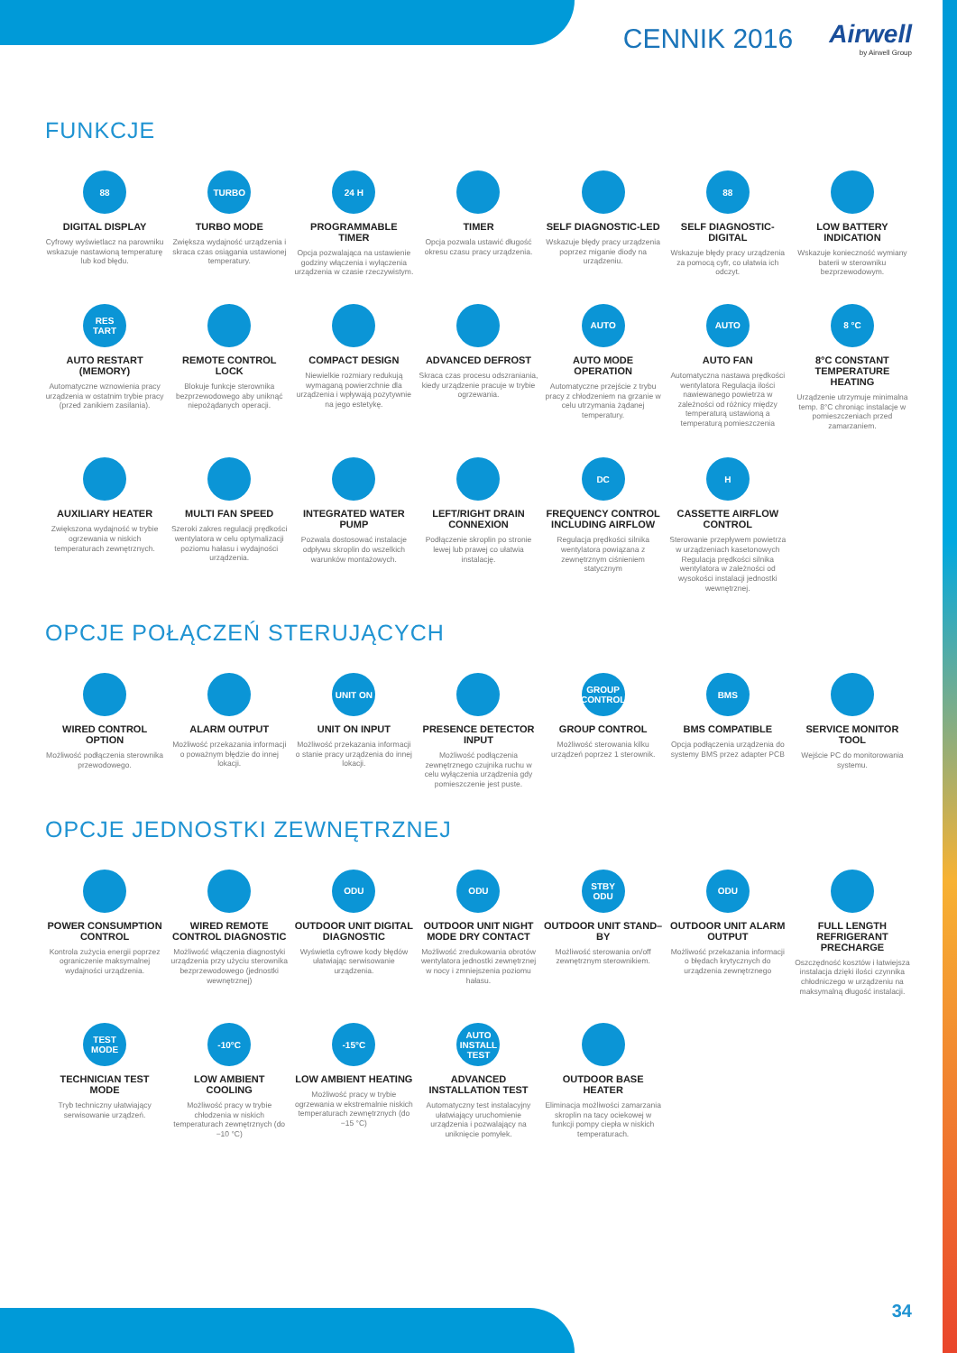CENNIK 2016 Airwell
by Airwell Group
FUNKCJE
88
DIGITAL DISPLAY
Cyfrowy wyświetlacz na parowniku wskazuje nastawioną temperaturę lub kod błędu.
TURBO
TURBO MODE
Zwiększa wydajność urządzenia i skraca czas osiągania ustawionej temperatury.
24 H
PROGRAMMABLE TIMER
Opcja pozwalająca na ustawienie godziny włączenia i wyłączenia urządzenia w czasie rzeczywistym.
TIMER
Opcja pozwala ustawić długość okresu czasu pracy urządzenia.
SELF DIAGNOSTIC-LED
Wskazuje błędy pracy urządzenia poprzez miganie diody na urządzeniu.
88
SELF DIAGNOSTIC-DIGITAL
Wskazuje błędy pracy urządzenia za pomocą cyfr, co ułatwia ich odczyt.
LOW BATTERY INDICATION
Wskazuje konieczność wymiany baterii w sterowniku bezprzewodowym.
RES TART
AUTO RESTART (MEMORY)
Automatyczne wznowienia pracy urządzenia w ostatnim trybie pracy (przed zanikiem zasilania).
REMOTE CONTROL LOCK
Blokuje funkcje sterownika bezprzewodowego aby uniknąć niepożądanych operacji.
COMPACT DESIGN
Niewielkie rozmiary redukują wymaganą powierzchnie dla urządzenia i wpływają pozytywnie na jego estetykę.
ADVANCED DEFROST
Skraca czas procesu odszraniania, kiedy urządzenie pracuje w trybie ogrzewania.
AUTO
AUTO MODE OPERATION
Automatyczne przejście z trybu pracy z chłodzeniem na grzanie w celu utrzymania żądanej temperatury.
AUTO
AUTO FAN
Automatyczna nastawa prędkości wentylatora Regulacja ilości nawiewanego powietrza w zależności od różnicy między temperaturą ustawioną a temperaturą pomieszczenia
8 °C
8°C CONSTANT TEMPERATURE HEATING
Urządzenie utrzymuje minimalna temp. 8°C chroniąc instalacje w pomieszczeniach przed zamarzaniem.
AUXILIARY HEATER
Zwiększona wydajność w trybie ogrzewania w niskich temperaturach zewnętrznych.
MULTI FAN SPEED
Szeroki zakres regulacji prędkości wentylatora w celu optymalizacji poziomu hałasu i wydajności urządzenia.
INTEGRATED WATER PUMP
Pozwala dostosować instalacje odpływu skroplin do wszelkich warunków montażowych.
LEFT/RIGHT DRAIN CONNEXION
Podłączenie skroplin po stronie lewej lub prawej co ułatwia instalację.
DC
FREQUENCY CONTROL INCLUDING AIRFLOW
Regulacja prędkości silnika wentylatora powiązana z zewnętrznym ciśnieniem statycznym
H
CASSETTE AIRFLOW CONTROL
Sterowanie przepływem powietrza w urządzeniach kasetonowych Regulacja prędkości silnika wentylatora w zależności od wysokości instalacji jednostki wewnętrznej.
OPCJE POŁĄCZEŃ STERUJĄCYCH
WIRED CONTROL OPTION
Możliwość podłączenia sterownika przewodowego.
ALARM OUTPUT
Możliwość przekazania informacji o poważnym błędzie do innej lokacji.
UNIT ON
UNIT ON INPUT
Możliwość przekazania informacji o stanie pracy urządzenia do innej lokacji.
PRESENCE DETECTOR INPUT
Możliwość podłączenia zewnętrznego czujnika ruchu w celu wyłączenia urządzenia gdy pomieszczenie jest puste.
GROUP CONTROL
GROUP CONTROL
Możliwość sterowania kilku urządzeń poprzez 1 sterownik.
BMS
BMS COMPATIBLE
Opcja podłączenia urządzenia do systemy BMS przez adapter PCB
SERVICE MONITOR TOOL
Wejście PC do monitorowania systemu.
OPCJE JEDNOSTKI ZEWNĘTRZNEJ
POWER CONSUMPTION CONTROL
Kontrola zużycia energii poprzez ograniczenie maksymalnej wydajności urządzenia.
WIRED REMOTE CONTROL DIAGNOSTIC
Możliwość włączenia diagnostyki urządzenia przy użyciu sterownika bezprzewodowego (jednostki wewnętrznej)
ODU
OUTDOOR UNIT DIGITAL DIAGNOSTIC
Wyświetla cyfrowe kody błędów ułatwiając serwisowanie urządzenia.
ODU
OUTDOOR UNIT NIGHT MODE DRY CONTACT
Możliwość zredukowania obrotów wentylatora jednostki zewnętrznej w nocy i zmniejszenia poziomu hałasu.
STBY ODU
OUTDOOR UNIT STAND–BY
Możliwość sterowania on/off zewnętrznym sterownikiem.
ODU
OUTDOOR UNIT ALARM OUTPUT
Możliwość przekazania informacji o błędach krytycznych do urządzenia zewnętrznego
FULL LENGTH REFRIGERANT PRECHARGE
Oszczędność kosztów i łatwiejsza instalacja dzięki ilości czynnika chłodniczego w urządzeniu na maksymalną długość instalacji.
TEST MODE
TECHNICIAN TEST MODE
Tryb techniczny ułatwiający serwisowanie urządzeń.
-10°C
LOW AMBIENT COOLING
Możliwość pracy w trybie chłodzenia w niskich temperaturach zewnętrznych (do −10 °C)
-15°C
LOW AMBIENT HEATING
Możliwość pracy w trybie ogrzewania w ekstremalnie niskich temperaturach zewnętrznych (do −15 °C)
AUTO INSTALL TEST
ADVANCED INSTALLATION TEST
Automatyczny test instalacyjny ułatwiający uruchomienie urządzenia i pozwalający na uniknięcie pomyłek.
OUTDOOR BASE HEATER
Eliminacja możliwości zamarzania skroplin na tacy ociekowej w funkcji pompy ciepła w niskich temperaturach.
34